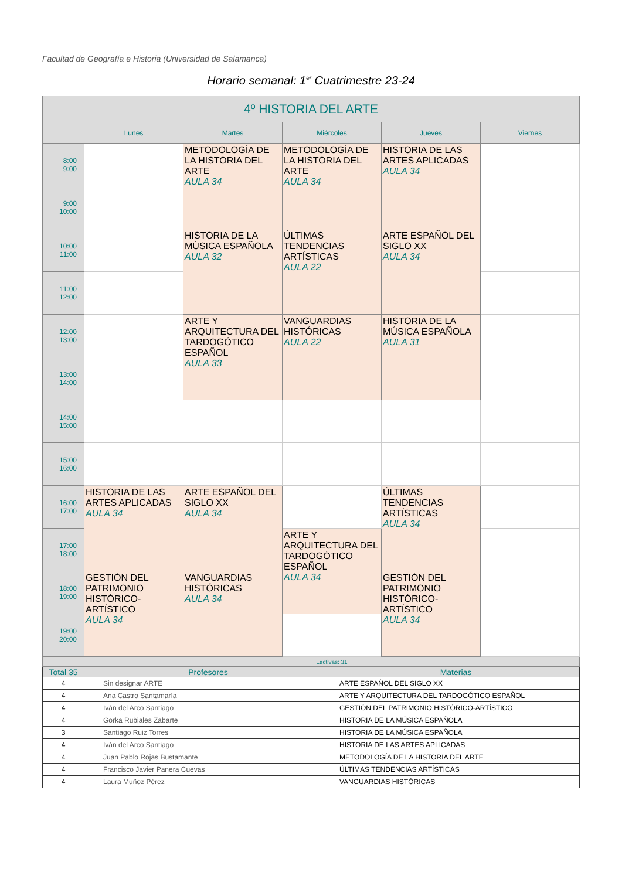Facultad de Geografía e Historia (Universidad de Salamanca)
Horario semanal: 1<sup>er</sup> Cuatrimestre 23-24
| 4º HISTORIA DEL ARTE | | | | | |
| --- | --- | --- | --- | --- | --- |
| | Lunes | Martes | Miércoles | Jueves | Viernes |
| 8:00 9:00 | | METODOLOGÍA DE LA HISTORIA DEL ARTE AULA 34 | METODOLOGÍA DE LA HISTORIA DEL ARTE AULA 34 | HISTORIA DE LAS ARTES APLICADAS AULA 34 | |
| 9:00 10:00 | | | | | |
| 10:00 11:00 | | HISTORIA DE LA MÚSICA ESPAÑOLA AULA 32 | ÚLTIMAS TENDENCIAS ARTÍSTICAS AULA 22 | ARTE ESPAÑOL DEL SIGLO XX AULA 34 | |
| 11:00 12:00 | | | | | |
| 12:00 13:00 | | ARTE Y ARQUITECTURA DEL TARDOGÓTICO ESPAÑOL AULA 33 | VANGUARDIAS HISTÓRICAS AULA 22 | HISTORIA DE LA MÚSICA ESPAÑOLA AULA 31 | |
| 13:00 14:00 | | | | | |
| 14:00 15:00 | | | | | |
| 15:00 16:00 | | | | | |
| 16:00 17:00 | HISTORIA DE LAS ARTES APLICADAS AULA 34 | ARTE ESPAÑOL DEL SIGLO XX AULA 34 | | ÚLTIMAS TENDENCIAS ARTÍSTICAS AULA 34 | |
| 17:00 18:00 | | | ARTE Y ARQUITECTURA DEL TARDOGÓTICO ESPAÑOL AULA 34 | | |
| 18:00 19:00 | GESTIÓN DEL PATRIMONIO HISTÓRICO-ARTÍSTICO AULA 34 | VANGUARDIAS HISTÓRICAS AULA 34 | | GESTIÓN DEL PATRIMONIO HISTÓRICO-ARTÍSTICO AULA 34 | |
| 19:00 20:00 | | | | | |
| | Lectivas: 31 | | | | |
| Total 35 | Profesores | Materias |
| --- | --- | --- |
| 4 | Sin designar ARTE | ARTE ESPAÑOL DEL SIGLO XX |
| 4 | Ana Castro Santamaría | ARTE Y ARQUITECTURA DEL TARDOGÓTICO ESPAÑOL |
| 4 | Iván del Arco Santiago | GESTIÓN DEL PATRIMONIO HISTÓRICO-ARTÍSTICO |
| 4 | Gorka Rubiales Zabarte | HISTORIA DE LA MÚSICA ESPAÑOLA |
| 3 | Santiago Ruiz Torres | HISTORIA DE LA MÚSICA ESPAÑOLA |
| 4 | Iván del Arco Santiago | HISTORIA DE LAS ARTES APLICADAS |
| 4 | Juan Pablo Rojas Bustamante | METODOLOGÍA DE LA HISTORIA DEL ARTE |
| 4 | Francisco Javier Panera Cuevas | ÚLTIMAS TENDENCIAS ARTÍSTICAS |
| 4 | Laura Muñoz Pérez | VANGUARDIAS HISTÓRICAS |